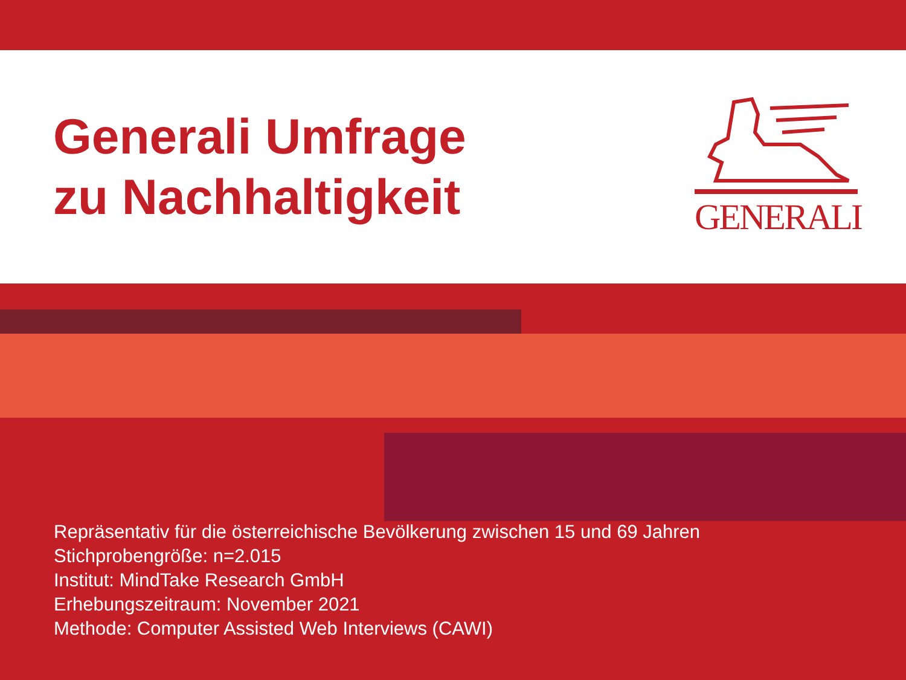Generali Umfrage
zu Nachhaltigkeit
GENERALI
Repräsentativ für die österreichische Bevölkerung zwischen 15 und 69 Jahren
Stichprobengröße: n=2.015
Institut: MindTake Research GmbH
Erhebungszeitraum: November 2021
Methode: Computer Assisted Web Interviews (CAWI)